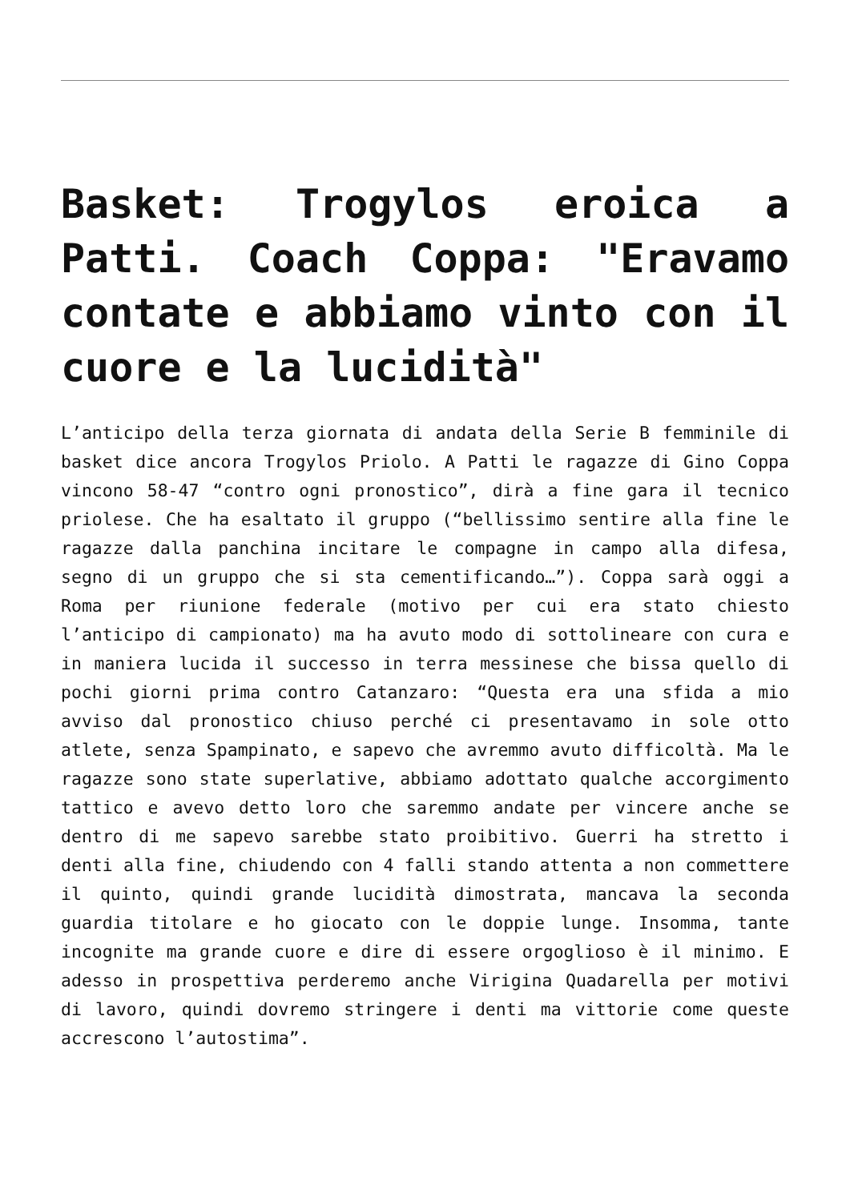Basket: Trogylos eroica a Patti. Coach Coppa: "Eravamo contate e abbiamo vinto con il cuore e la lucidità"
L’anticipo della terza giornata di andata della Serie B femminile di basket dice ancora Trogylos Priolo. A Patti le ragazze di Gino Coppa vincono 58-47 “contro ogni pronostico”, dirà a fine gara il tecnico priolese. Che ha esaltato il gruppo (“bellissimo sentire alla fine le ragazze dalla panchina incitare le compagne in campo alla difesa, segno di un gruppo che si sta cementificando…”). Coppa sarà oggi a Roma per riunione federale (motivo per cui era stato chiesto l’anticipo di campionato) ma ha avuto modo di sottolineare con cura e in maniera lucida il successo in terra messinese che bissa quello di pochi giorni prima contro Catanzaro: “Questa era una sfida a mio avviso dal pronostico chiuso perché ci presentavamo in sole otto atlete, senza Spampinato, e sapevo che avremmo avuto difficoltà. Ma le ragazze sono state superlative, abbiamo adottato qualche accorgimento tattico e avevo detto loro che saremmo andate per vincere anche se dentro di me sapevo sarebbe stato proibitivo. Guerri ha stretto i denti alla fine, chiudendo con 4 falli stando attenta a non commettere il quinto, quindi grande lucidità dimostrata, mancava la seconda guardia titolare e ho giocato con le doppie lunge. Insomma, tante incognite ma grande cuore e dire di essere orgoglioso è il minimo. E adesso in prospettiva perderemo anche Virigina Quadarella per motivi di lavoro, quindi dovremo stringere i denti ma vittorie come queste accrescono l’autostima”.